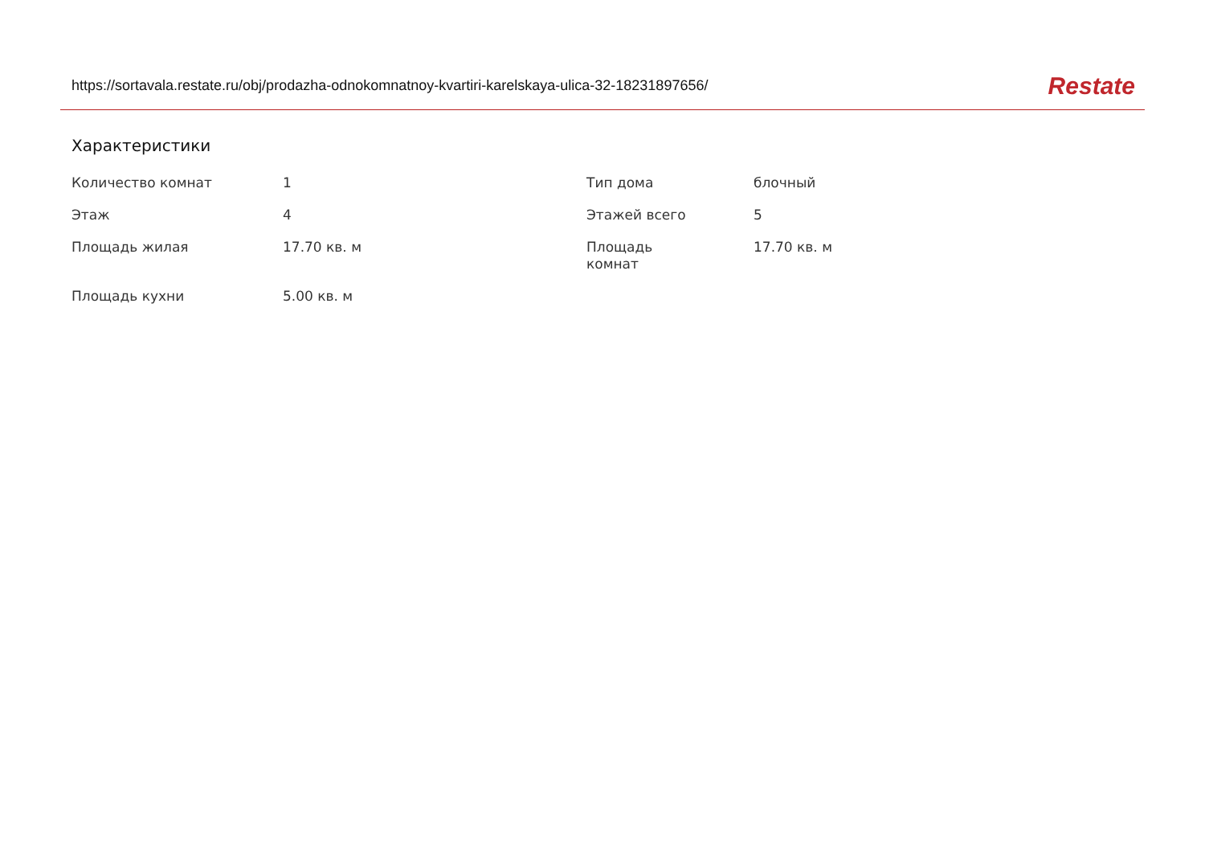https://sortavala.restate.ru/obj/prodazha-odnokomnatnoy-kvartiri-karelskaya-ulica-32-18231897656/
Restate
Характеристики
| Количество комнат | 1 | Тип дома | блочный |
| Этаж | 4 | Этажей всего | 5 |
| Площадь жилая | 17.70 кв. м | Площадь комнат | 17.70 кв. м |
| Площадь кухни | 5.00 кв. м | | |